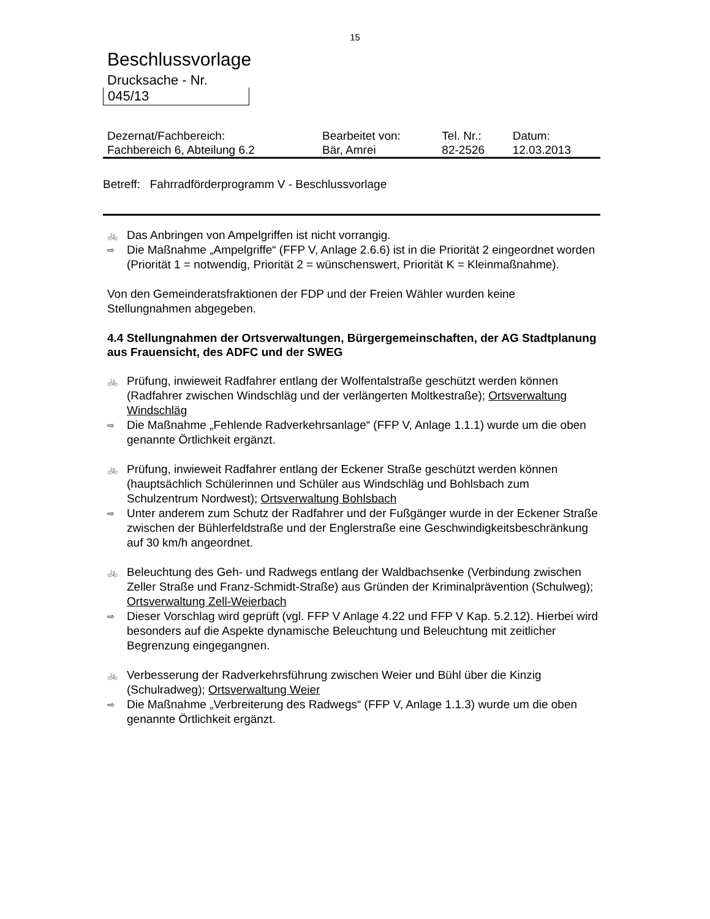15
Beschlussvorlage
Drucksache - Nr.
045/13
| Dezernat/Fachbereich: | Bearbeitet von: | Tel. Nr.: | Datum: |
| Fachbereich 6, Abteilung 6.2 | Bär, Amrei | 82-2526 | 12.03.2013 |
Betreff: Fahrradförderprogramm V - Beschlussvorlage
🚲
Das Anbringen von Ampelgriffen ist nicht vorrangig.
⇨
Die Maßnahme „Ampelgriffe“ (FFP V, Anlage 2.6.6) ist in die Priorität 2 eingeordnet worden (Priorität 1 = notwendig, Priorität 2 = wünschenswert, Priorität K = Kleinmaßnahme).
Von den Gemeinderatsfraktionen der FDP und der Freien Wähler wurden keine Stellungnahmen abgegeben.
4.4 Stellungnahmen der Ortsverwaltungen, Bürgergemeinschaften, der AG Stadtplanung aus Frauensicht, des ADFC und der SWEG
🚲
Prüfung, inwieweit Radfahrer entlang der Wolfentalstraße geschützt werden können (Radfahrer zwischen Windschläg und der verlängerten Moltkestraße); Ortsverwaltung Windschläg
⇨
Die Maßnahme „Fehlende Radverkehrsanlage“ (FFP V, Anlage 1.1.1) wurde um die oben genannte Örtlichkeit ergänzt.
🚲
Prüfung, inwieweit Radfahrer entlang der Eckener Straße geschützt werden können (hauptsächlich Schülerinnen und Schüler aus Windschläg und Bohlsbach zum Schulzentrum Nordwest); Ortsverwaltung Bohlsbach
⇨
Unter anderem zum Schutz der Radfahrer und der Fußgänger wurde in der Eckener Straße zwischen der Bühlerfeldstraße und der Englerstraße eine Geschwindigkeitsbeschränkung auf 30 km/h angeordnet.
🚲
Beleuchtung des Geh- und Radwegs entlang der Waldbachsenke (Verbindung zwischen Zeller Straße und Franz-Schmidt-Straße) aus Gründen der Kriminalprävention (Schulweg); Ortsverwaltung Zell-Weierbach
⇨
Dieser Vorschlag wird geprüft (vgl. FFP V Anlage 4.22 und FFP V Kap. 5.2.12). Hierbei wird besonders auf die Aspekte dynamische Beleuchtung und Beleuchtung mit zeitlicher Begrenzung eingegangnen.
🚲
Verbesserung der Radverkehrsführung zwischen Weier und Bühl über die Kinzig (Schulradweg); Ortsverwaltung Weier
⇨
Die Maßnahme „Verbreiterung des Radwegs“ (FFP V, Anlage 1.1.3) wurde um die oben genannte Örtlichkeit ergänzt.